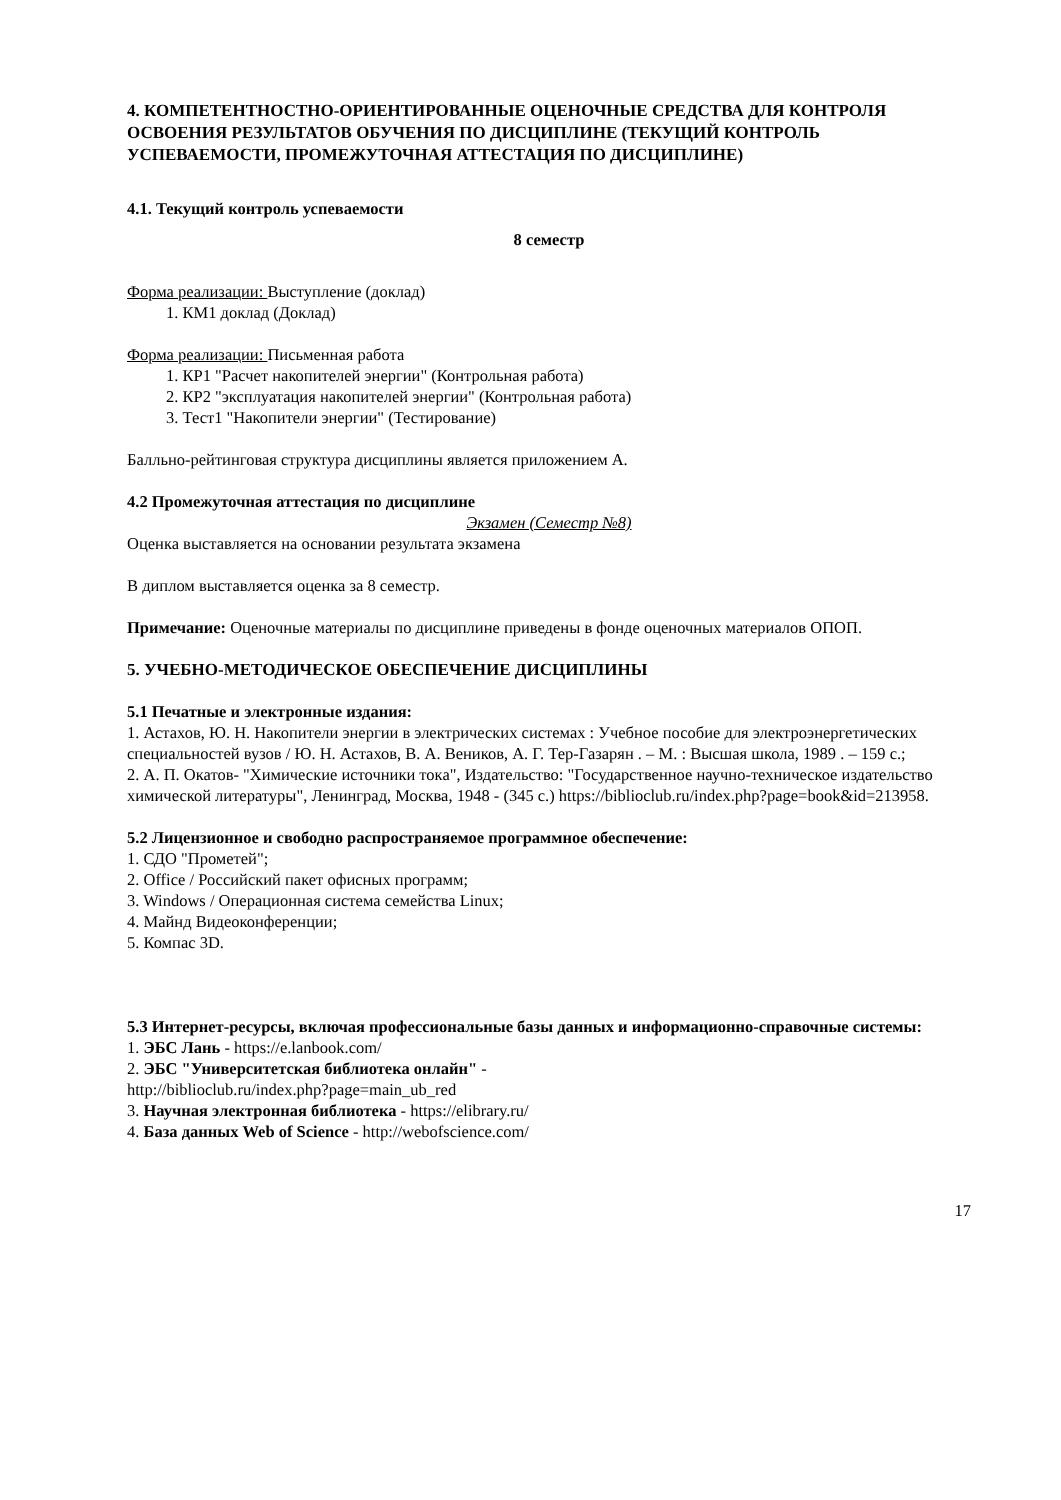4. КОМПЕТЕНТНОСТНО-ОРИЕНТИРОВАННЫЕ ОЦЕНОЧНЫЕ СРЕДСТВА ДЛЯ КОНТРОЛЯ ОСВОЕНИЯ РЕЗУЛЬТАТОВ ОБУЧЕНИЯ ПО ДИСЦИПЛИНЕ (ТЕКУЩИЙ КОНТРОЛЬ УСПЕВАЕМОСТИ, ПРОМЕЖУТОЧНАЯ АТТЕСТАЦИЯ ПО ДИСЦИПЛИНЕ)
4.1. Текущий контроль успеваемости
8 семестр
Форма реализации: Выступление (доклад)
1. КМ1 доклад (Доклад)
Форма реализации: Письменная работа
1. КР1 "Расчет накопителей энергии" (Контрольная работа)
2. КР2 "эксплуатация накопителей энергии" (Контрольная работа)
3. Тест1 "Накопители энергии" (Тестирование)
Балльно-рейтинговая структура дисциплины является приложением А.
4.2 Промежуточная аттестация по дисциплине
Экзамен (Семестр №8)
Оценка выставляется на основании результата экзамена
В диплом выставляется оценка за 8 семестр.
Примечание: Оценочные материалы по дисциплине приведены в фонде оценочных материалов ОПОП.
5. УЧЕБНО-МЕТОДИЧЕСКОЕ ОБЕСПЕЧЕНИЕ ДИСЦИПЛИНЫ
5.1 Печатные и электронные издания:
1. Астахов, Ю. Н. Накопители энергии в электрических системах : Учебное пособие для электроэнергетических специальностей вузов / Ю. Н. Астахов, В. А. Веников, А. Г. Тер-Газарян . – М. : Высшая школа, 1989 . – 159 с.;
2. А. П. Окатов- "Химические источники тока", Издательство: "Государственное научно-техническое издательство химической литературы", Ленинград, Москва, 1948 - (345 с.) https://biblioclub.ru/index.php?page=book&id=213958.
5.2 Лицензионное и свободно распространяемое программное обеспечение:
1. СДО "Прометей";
2. Office / Российский пакет офисных программ;
3. Windows / Операционная система семейства Linux;
4. Майнд Видеоконференции;
5. Компас 3D.
5.3 Интернет-ресурсы, включая профессиональные базы данных и информационно-справочные системы:
1. ЭБС Лань - https://e.lanbook.com/
2. ЭБС "Университетская библиотека онлайн" -
http://biblioclub.ru/index.php?page=main_ub_red
3. Научная электронная библиотека - https://elibrary.ru/
4. База данных Web of Science - http://webofscience.com/
17